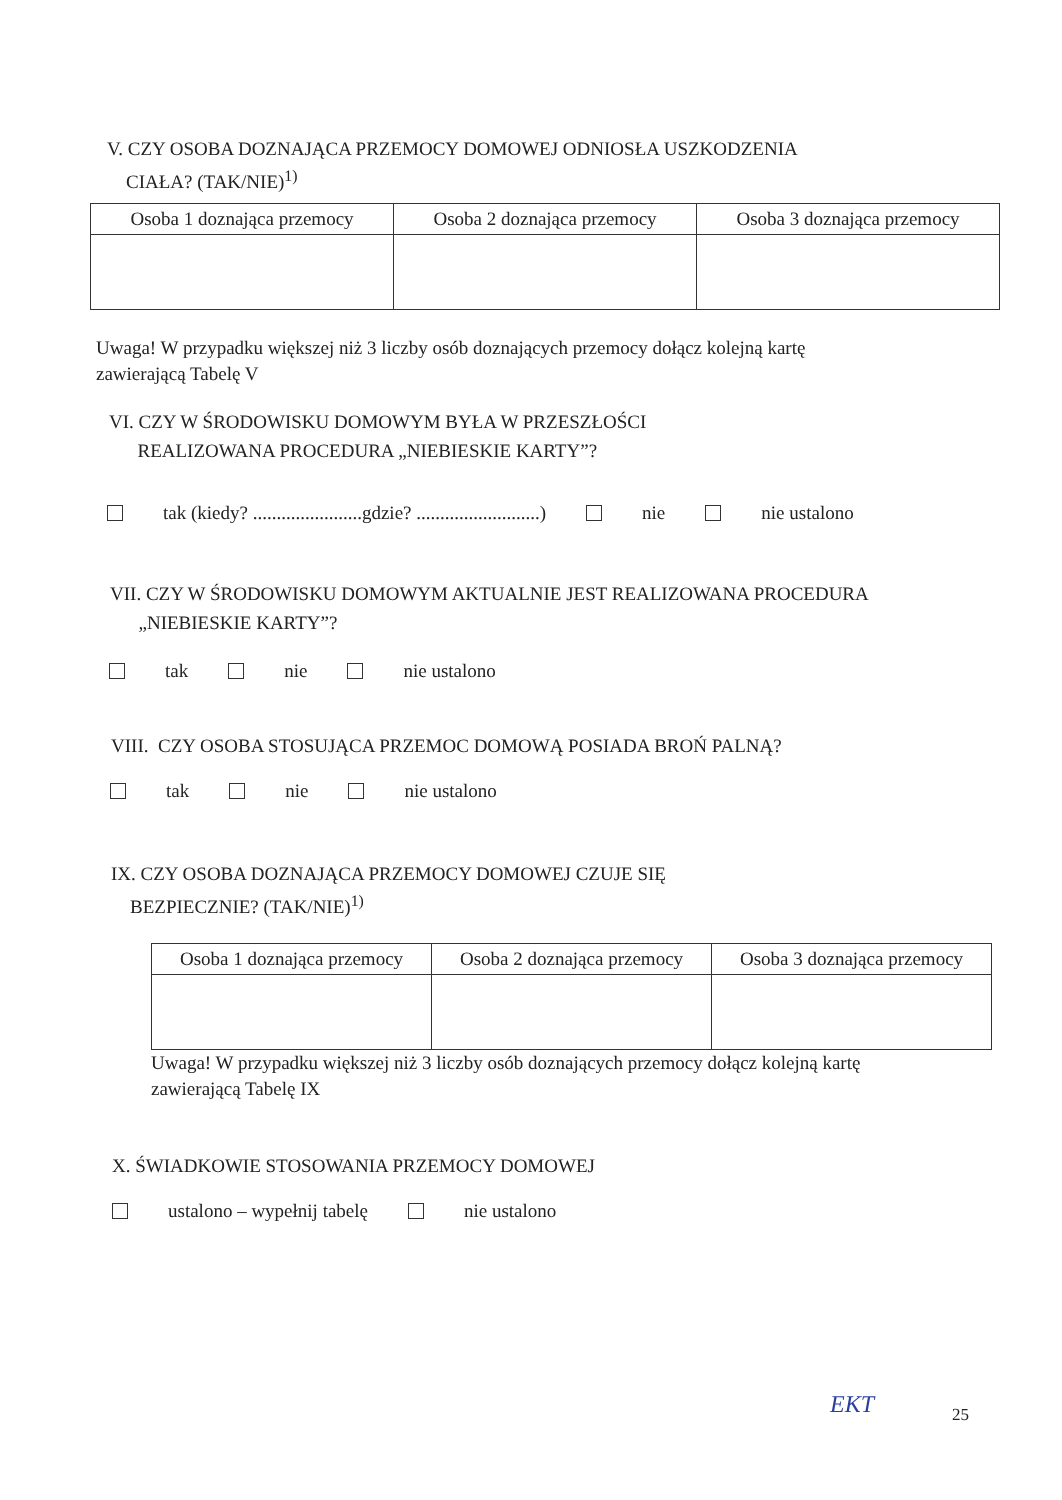V. CZY OSOBA DOZNAJĄCA PRZEMOCY DOMOWEJ ODNIOSŁA USZKODZENIA
CIAŁA? (TAK/NIE)<sup>1)</sup>
| Osoba 1 doznająca przemocy | Osoba 2 doznająca przemocy | Osoba 3 doznająca przemocy |
| --- | --- | --- |
Uwaga! W przypadku większej niż 3 liczby osób doznających przemocy dołącz kolejną kartę
zawierającą Tabelę V
VI. CZY W ŚRODOWISKU DOMOWYM BYŁA W PRZESZŁOŚCI
REALIZOWANA PROCEDURA „NIEBIESKIE KARTY”?
tak (kiedy? .......................gdzie? ..........................) nie nie ustalono
VII. CZY W ŚRODOWISKU DOMOWYM AKTUALNIE JEST REALIZOWANA PROCEDURA
„NIEBIESKIE KARTY”?
tak nie nie ustalono
VIII. CZY OSOBA STOSUJĄCA PRZEMOC DOMOWĄ POSIADA BROŃ PALNĄ?
tak nie nie ustalono
IX. CZY OSOBA DOZNAJĄCA PRZEMOCY DOMOWEJ CZUJE SIĘ
BEZPIECZNIE? (TAK/NIE)<sup>1)</sup>
| Osoba 1 doznająca przemocy | Osoba 2 doznająca przemocy | Osoba 3 doznająca przemocy |
| --- | --- | --- |
Uwaga! W przypadku większej niż 3 liczby osób doznających przemocy dołącz kolejną kartę
zawierającą Tabelę IX
X. ŚWIADKOWIE STOSOWANIA PRZEMOCY DOMOWEJ
ustalono – wypełnij tabelę nie ustalono
EKT 25